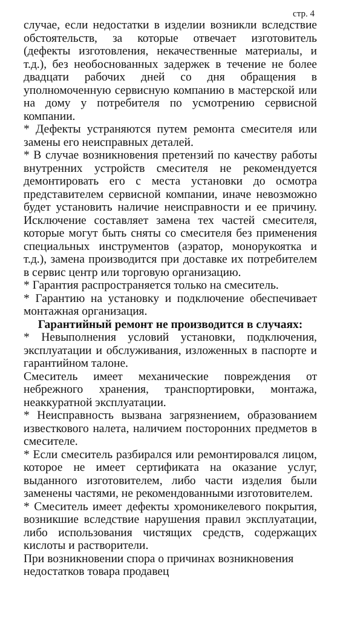стр. 4
случае, если недостатки в изделии возникли вследствие обстоятельств, за которые отвечает изготовитель (дефекты изготовления, некачественные материалы, и т.д.), без необоснованных задержек в течение не более двадцати рабочих дней со дня обращения в уполномоченную сервисную компанию в мастерской или на дому у потребителя по усмотрению сервисной компании.
* Дефекты устраняются путем ремонта смесителя или замены его неисправных деталей.
* В случае возникновения претензий по качеству работы внутренних устройств смесителя не рекомендуется демонтировать его с места установки до осмотра представителем сервисной компании, иначе невозможно будет установить наличие неисправности и ее причину. Исключение составляет замена тех частей смесителя, которые могут быть сняты со смесителя без применения специальных инструментов (аэратор, монорукоятка и т.д.), замена производится при доставке их потребителем в сервис центр или торговую организацию.
* Гарантия распространяется только на смеситель.
* Гарантию на установку и подключение обеспечивает монтажная организация.
Гарантийный ремонт не производится в случаях:
* Невыполнения условий установки, подключения, эксплуатации и обслуживания, изложенных в паспорте и гарантийном талоне.
Смеситель имеет механические повреждения от небрежного хранения, транспортировки, монтажа, неаккуратной эксплуатации.
* Неисправность вызвана загрязнением, образованием известкового налета, наличием посторонних предметов в смесителе.
* Если смеситель разбирался или ремонтировался лицом, которое не имеет сертификата на оказание услуг, выданного изготовителем, либо части изделия были заменены частями, не рекомендованными изготовителем.
* Смеситель имеет дефекты хромоникелевого покрытия, возникшие вследствие нарушения правил эксплуатации, либо использования чистящих средств, содержащих кислоты и растворители.
При возникновении спора о причинах возникновения недостатков товара продавец